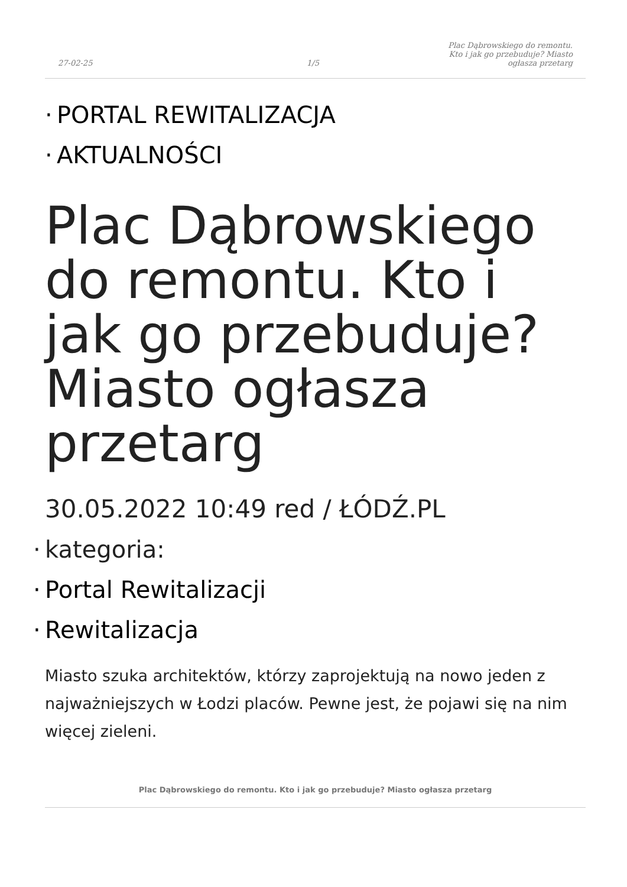27-02-25
1/5
Plac Dąbrowskiego do remontu. Kto i jak go przebuduje? Miasto ogłasza przetarg
· PORTAL REWITALIZACJA
· AKTUALNOŚCI
Plac Dąbrowskiego do remontu. Kto i jak go przebuduje? Miasto ogłasza przetarg
30.05.2022 10:49 red / ŁÓDŹ.PL
· kategoria:
· Portal Rewitalizacji
· Rewitalizacja
Miasto szuka architektów, którzy zaprojektują na nowo jeden z najważniejszych w Łodzi placów. Pewne jest, że pojawi się na nim więcej zieleni.
Plac Dąbrowskiego do remontu. Kto i jak go przebuduje? Miasto ogłasza przetarg